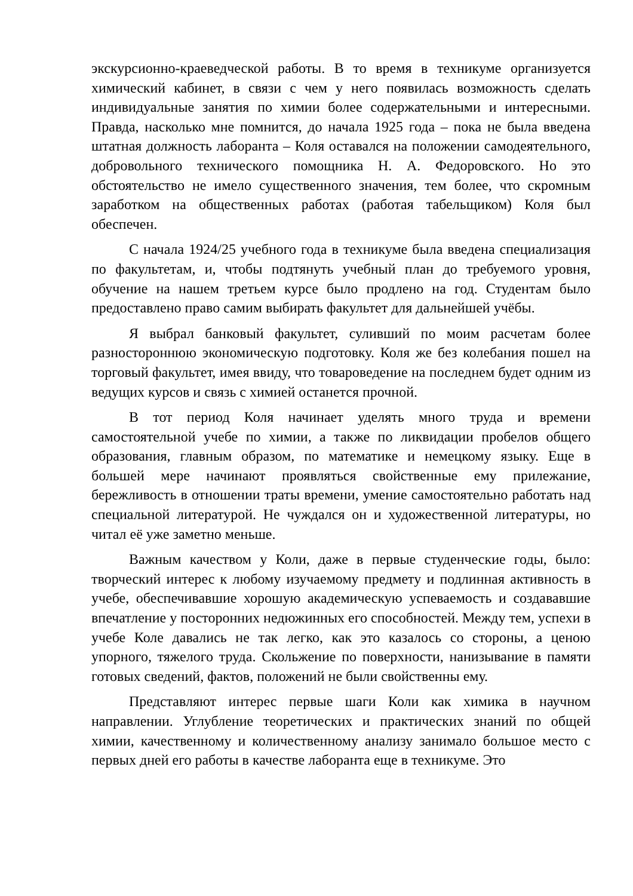экскурсионно-краеведческой работы. В то время в техникуме организуется химический кабинет, в связи с чем у него появилась возможность сделать индивидуальные занятия по химии более содержательными и интересными. Правда, насколько мне помнится, до начала 1925 года – пока не была введена штатная должность лаборанта – Коля оставался на положении самодеятельного, добровольного технического помощника Н. А. Федоровского. Но это обстоятельство не имело существенного значения, тем более, что скромным заработком на общественных работах (работая табельщиком) Коля был обеспечен.
С начала 1924/25 учебного года в техникуме была введена специализация по факультетам, и, чтобы подтянуть учебный план до требуемого уровня, обучение на нашем третьем курсе было продлено на год. Студентам было предоставлено право самим выбирать факультет для дальнейшей учёбы.
Я выбрал банковый факультет, суливший по моим расчетам более разностороннюю экономическую подготовку. Коля же без колебания пошел на торговый факультет, имея ввиду, что товароведение на последнем будет одним из ведущих курсов и связь с химией останется прочной.
В тот период Коля начинает уделять много труда и времени самостоятельной учебе по химии, а также по ликвидации пробелов общего образования, главным образом, по математике и немецкому языку. Еще в большей мере начинают проявляться свойственные ему прилежание, бережливость в отношении траты времени, умение самостоятельно работать над специальной литературой. Не чуждался он и художественной литературы, но читал её уже заметно меньше.
Важным качеством у Коли, даже в первые студенческие годы, было: творческий интерес к любому изучаемому предмету и подлинная активность в учебе, обеспечивавшие хорошую академическую успеваемость и создававшие впечатление у посторонних недюжинных его способностей. Между тем, успехи в учебе Коле давались не так легко, как это казалось со стороны, а ценою упорного, тяжелого труда. Скольжение по поверхности, нанизывание в памяти готовых сведений, фактов, положений не были свойственны ему.
Представляют интерес первые шаги Коли как химика в научном направлении. Углубление теоретических и практических знаний по общей химии, качественному и количественному анализу занимало большое место с первых дней его работы в качестве лаборанта еще в техникуме. Это